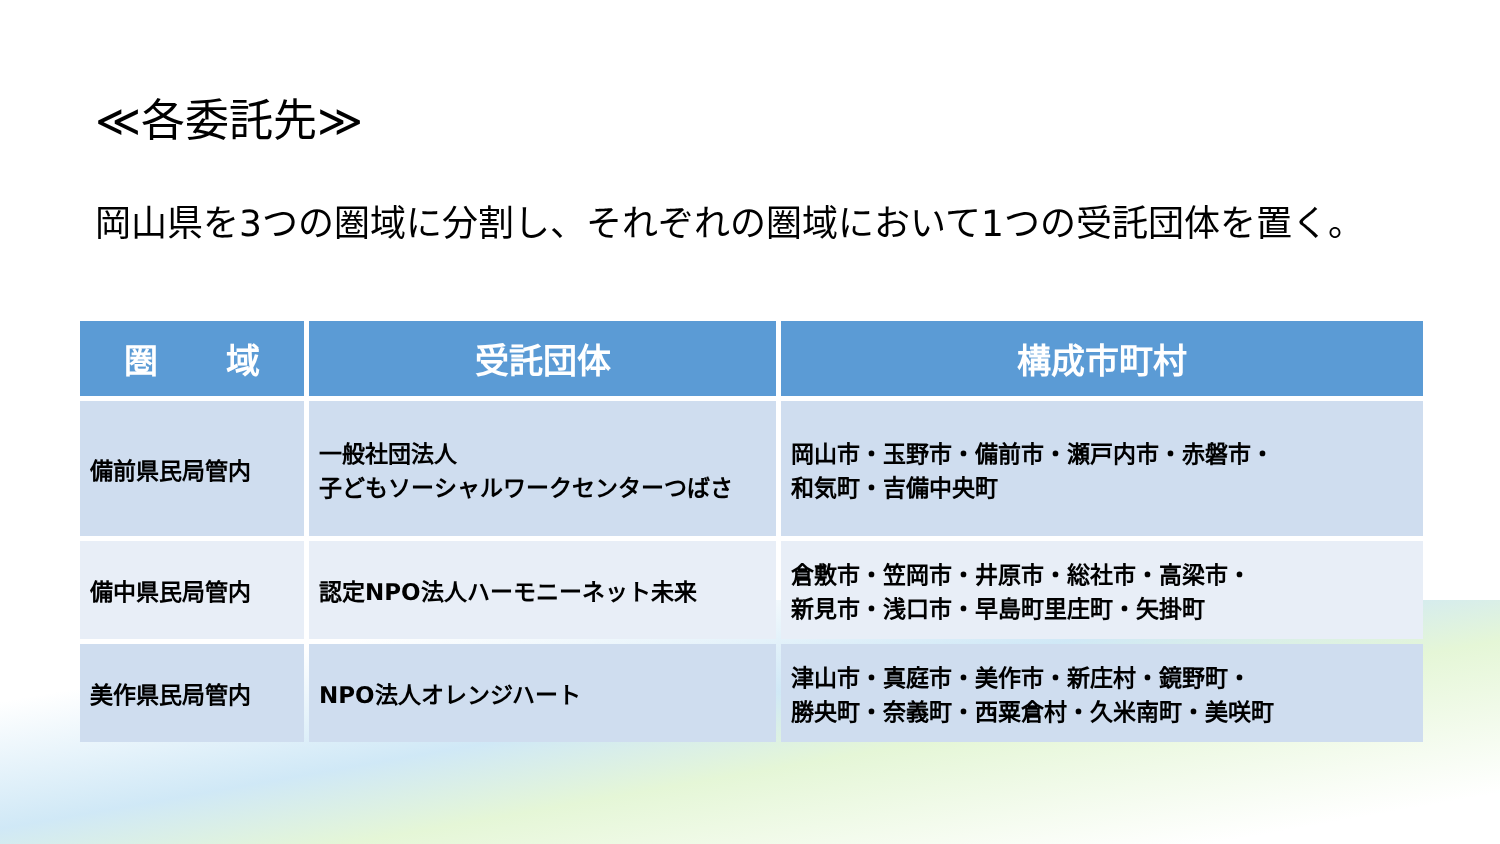≪各委託先≫
岡山県を3つの圏域に分割し、それぞれの圏域において1つの受託団体を置く。
| 圏 域 | 受託団体 | 構成市町村 |
| --- | --- | --- |
| 備前県民局管内 | 一般社団法人 子どもソーシャルワークセンターつばさ | 岡山市・玉野市・備前市・瀬戸内市・赤磐市・ 和気町・吉備中央町 |
| 備中県民局管内 | 認定NPO法人ハーモニーネット未来 | 倉敷市・笠岡市・井原市・総社市・高梁市・ 新見市・浅口市・早島町里庄町・矢掛町 |
| 美作県民局管内 | NPO法人オレンジハート | 津山市・真庭市・美作市・新庄村・鏡野町・ 勝央町・奈義町・西粟倉村・久米南町・美咲町 |